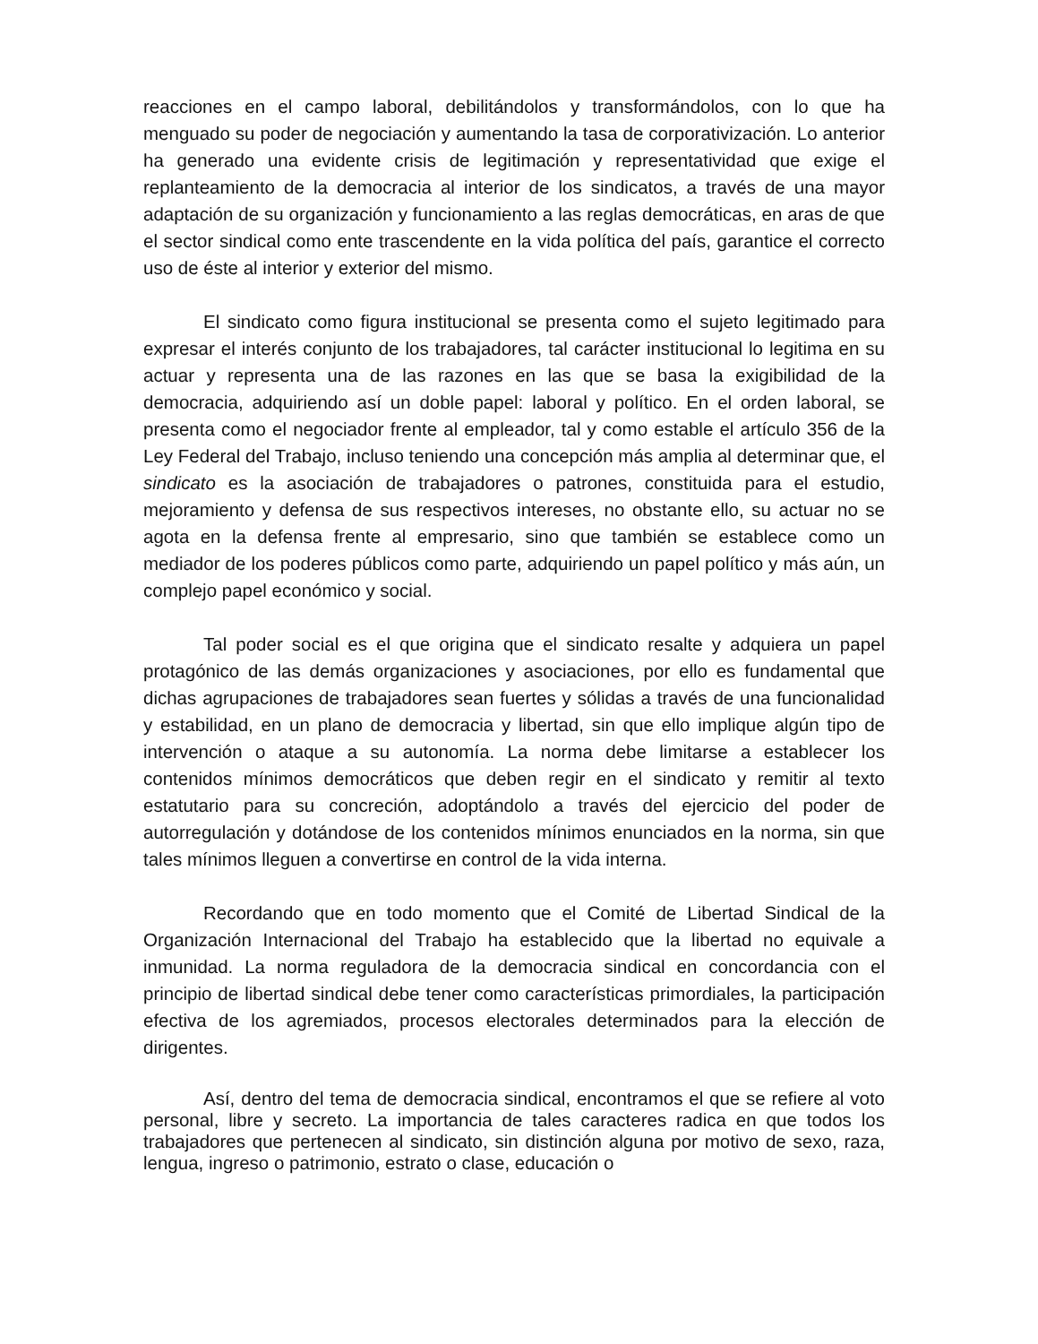reacciones en el campo laboral, debilitándolos y transformándolos, con lo que ha menguado su poder de negociación y aumentando la tasa de corporativización. Lo anterior ha generado una evidente crisis de legitimación y representatividad que exige el replanteamiento de la democracia al interior de los sindicatos, a través de una mayor adaptación de su organización y funcionamiento a las reglas democráticas, en aras de que el sector sindical como ente trascendente en la vida política del país, garantice el correcto uso de éste al interior y exterior del mismo.
El sindicato como figura institucional se presenta como el sujeto legitimado para expresar el interés conjunto de los trabajadores, tal carácter institucional lo legitima en su actuar y representa una de las razones en las que se basa la exigibilidad de la democracia, adquiriendo así un doble papel: laboral y político. En el orden laboral, se presenta como el negociador frente al empleador, tal y como estable el artículo 356 de la Ley Federal del Trabajo, incluso teniendo una concepción más amplia al determinar que, el sindicato es la asociación de trabajadores o patrones, constituida para el estudio, mejoramiento y defensa de sus respectivos intereses, no obstante ello, su actuar no se agota en la defensa frente al empresario, sino que también se establece como un mediador de los poderes públicos como parte, adquiriendo un papel político y más aún, un complejo papel económico y social.
Tal poder social es el que origina que el sindicato resalte y adquiera un papel protagónico de las demás organizaciones y asociaciones, por ello es fundamental que dichas agrupaciones de trabajadores sean fuertes y sólidas a través de una funcionalidad y estabilidad, en un plano de democracia y libertad, sin que ello implique algún tipo de intervención o ataque a su autonomía. La norma debe limitarse a establecer los contenidos mínimos democráticos que deben regir en el sindicato y remitir al texto estatutario para su concreción, adoptándolo a través del ejercicio del poder de autorregulación y dotándose de los contenidos mínimos enunciados en la norma, sin que tales mínimos lleguen a convertirse en control de la vida interna.
Recordando que en todo momento que el Comité de Libertad Sindical de la Organización Internacional del Trabajo ha establecido que la libertad no equivale a inmunidad. La norma reguladora de la democracia sindical en concordancia con el principio de libertad sindical debe tener como características primordiales, la participación efectiva de los agremiados, procesos electorales determinados para la elección de dirigentes.
Así, dentro del tema de democracia sindical, encontramos el que se refiere al voto personal, libre y secreto. La importancia de tales caracteres radica en que todos los trabajadores que pertenecen al sindicato, sin distinción alguna por motivo de sexo, raza, lengua, ingreso o patrimonio, estrato o clase, educación o